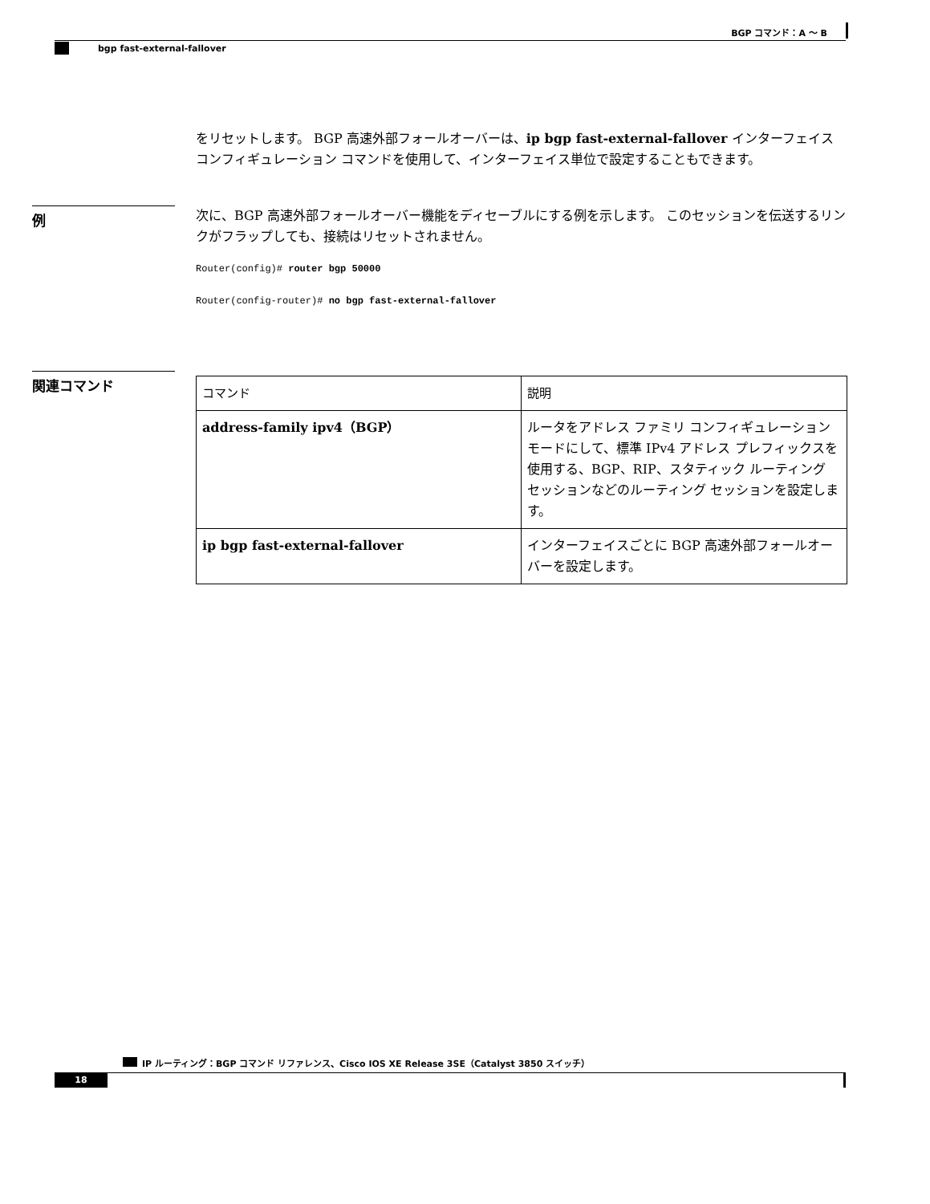BGP コマンド：A ～ B
bgp fast-external-fallover
をリセットします。 BGP 高速外部フォールオーバーは、ip bgp fast-external-fallover インターフェイス コンフィギュレーション コマンドを使用して、インターフェイス単位で設定することもできます。
例
次に、BGP 高速外部フォールオーバー機能をディセーブルにする例を示します。 このセッションを伝送するリンクがフラップしても、接続はリセットされません。
Router(config)# router bgp 50000
Router(config-router)# no bgp fast-external-fallover
関連コマンド
| コマンド | 説明 |
| --- | --- |
| address-family ipv4（BGP） | ルータをアドレス ファミリ コンフィギュレーション モードにして、標準 IPv4 アドレス プレフィックスを使用する、BGP、RIP、スタティック ルーティング セッションなどのルーティング セッションを設定します。 |
| ip bgp fast-external-fallover | インターフェイスごとに BGP 高速外部フォールオーバーを設定します。 |
IP ルーティング：BGP コマンド リファレンス、Cisco IOS XE Release 3SE（Catalyst 3850 スイッチ）
18